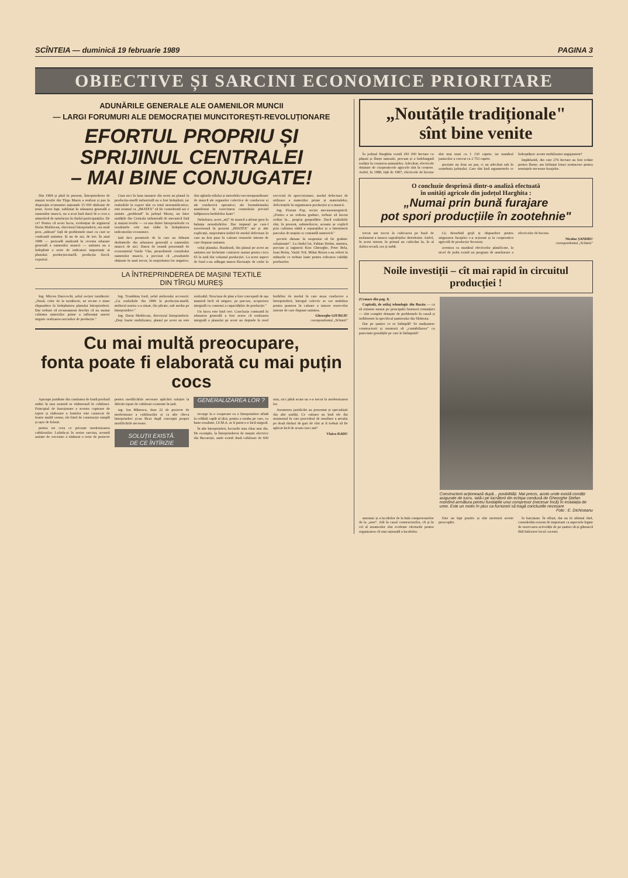SCÎNTEIA — duminică 19 februarie 1989 PAGINA 3
OBIECTIVE ȘI SARCINI ECONOMICE PRIORITARE
ADUNĂRILE GENERALE ALE OAMENILOR MUNCII
— LARGI FORUMURI ALE DEMOCRAȚIEI MUNCITOREȘTI-REVOLUȚIONARE
EFORTUL PROPRIU ȘI SPRIJINUL CENTRALEI
– MAI BINE CONJUGATE!
Din 1968 și pînă în prezent, Întreprinderea de mașini textile din Tîrgu Mureș a realizat și pus la dispoziția economiei naționale 15 000 războaie de țesut. Acest fapt, subliniat în adunarea generală a oamenilor muncii, nu a avut însă darul de a crea o atmosferă de satisfacție în rîndul participanților. De ce? Pentru că acest lucru, evidențiat de inginerul Dorin Moldovan, directorul întreprinderii, era mult prea „mărunt" față de problemele mari cu care se confruntă unitatea. Și nu de azi, de ieri. În anul 1988 — perioadă analizată în recenta adunare generală a oamenilor muncii — unitatea nu a îndeplinit o serie de indicatori importanți ai planului: producția-marfă, producția fizică, exportul.
Cum nici în luna ianuarie din acest an planul la producția-marfă industrială nu a fost îndeplinit, iar realizările la export sînt cu totul nesemnificative, este normal ca „IMATEX" să fie considerată azi o unitate „problemă" în județul Mureș, iar între unitățile din Centrala industrială de mecanică fină și mașini textile — ca una dintre întreprinderile cu rezultatele cele mai slabe în îndeplinirea indicatorilor economici.
Iată deci premisele de la care au debutat dezbaterile din adunarea generală a oamenilor muncii de aici. Darea de seamă prezentată de economistul Vasile Vlas, președintele consiliului oamenilor muncii, a precizat că „rezultatele obținute în anul trecut, în majoritatea lor negative, sînt oglinda stilului și metodelor necorespunzătoare de muncă ale organelor colective de conducere și ale conducerii operative; ale formalismului manifestat în exercitarea controlului privind înfăptuirea hotărîrilor luate".
Neîndoios, acest „stil" de muncă a atîrnat greu în balanța nerealizărilor. Dar impasul pe care-l traversează în prezent „IMATEX" are și alte explicații, majoritatea ținînd de modul defectuos în care au fost puse în valoare resursele interne de care dispune unitatea.
velul planului. Bunăoară, din planul pe acest an unitatea are încheiate contracte numai pentru circa 65 la sută din volumul producției. La acest aspect de fond s-au adăugat marea fluctuație de cadre la serviciul de aprovizionare, modul defectuos de utilizare a materiilor prime și materialelor, deficiențele în organizarea producției și a muncii.
Ing. Florian Pop, secția mecanoenergetică: „Pentru a ne redresa grabnic, trebuie să facem ordine în... propria gospodărie. Dacă realizările sînt, în prezent, submediocre, aceasta se explică prin calitatea slabă a reparațiilor și a întreținerii parcului de mașini cu comandă numerică."
pectele rămase în suspensie să fie grabnic soluționate". La rîndul lor, Fabian Ștefan, maistru, precum și inginerii Kiss Gheorghe, Peter Bela, Ioan Boloș, Vasile Trif, Mihai Risiea s-au referit la măsurile ce trebuie luate pentru ridicarea calității produselor.
LA ÎNTREPRINDEREA DE MAȘINI TEXTILE
DIN TÎRGU MUREȘ
Ing. Mircea Darovschi, șeful secției turnătorie: „Nouă, celor de la turnătorie, ne revine o mare răspundere în îndeplinirea planului întreprinderii. Dar trebuie să recunoaștem deschis că nu numai calitatea materiilor prime a influențat uneori negativ realizarea sarcinilor de producție."
Ing. Trombitaș Iosif, șeful atelierului accesorii: „Cu realizările din 1988 la producția-marfă, atelierul nostru s-a situat, din păcate, sub media pe întreprindere."
Ing. Dorin Moldovan, directorul întreprinderii: „Deși foarte mobilizator, planul pe acest an este realizabil. Structura de plan a fost concepută de așa manieră încît să asigure, pe parcurs, acoperirea integrală cu comenzi a capacităților de producție."
Un lucru este însă cert. Concluzia conturată în adunarea generală a fost aceea că realizarea integrală a planului pe acest an depinde în mod hotărîtor de modul în care noua conducere a întreprinderii, întregul colectiv se vor mobiliza pentru punerea în valoare a tuturor rezervelor interne de care dispune unitatea.
Gheorghe GIURGIU
corespondentul „Scînteii"
Cu mai multă preocupare,
fonta poate fi elaborată cu mai puțin cocs
Aproape jumătate din cantitatea de fontă produsă astăzi în țara noastră se elaborează în cubilouri. Principiul de funcționare a acestor cuptoare de topire și elaborare a fontelor este cunoscut de foarte multă vreme, ele fiind de construcție simplă și ușor de folosit.
pentru tot ceea ce privește modernizarea cubilourilor. Luîndu-și în serios sarcina, această unitate de cercetare a elaborat o serie de proiecte pentru modificările necesare aplicării soluției la diferite tipuri de cubilouri existente în țară.
ing. Ion Mănescu, doar 22 de proiecte de modernizare a cubilourilor și ca alte cîteva întreprinderi și-au făcut după concepții proprii modificările necesare.
SOLUȚII EXISTĂ.
DE CE ÎNTÎRZIE GENERALIZAREA LOR ?
recurge la o cooperare cu o întreprindere aflată la celălalt capăt al țării, pentru a treaba pe care, cu bune rezultate, I.F.M.A. ar fi putut s-o facă singură.
În alte întreprinderi, lucrurile stau chiar mai rău. De exemplu, la Întreprinderea de mașini electrice din București, unde există două cubilouri de 600 mm, nici până acum nu s-a trecut la modernizarea lor.
Asemenea justificări au prezentat și specialiștii din alte unități. Ce valoare au însă ele din momentul în care procedeul de insuflare a aerului pe două rînduri de guri de vînt ar fi trebuit să fie aplicat încă de acum cinci ani?
Vlaicu RADU
„Noutățile tradiționale"
sînt bine venite
În județul Harghita există 293 000 hectare cu pășuni și fînețe naturale, precum și o îndelungată tradiție în creșterea animalelor. Adevărat, efectivele deținute de cooperativele agricole sînt în creștere. Astfel, în 1988, față de 1987, efectivele de bovine sînt mai mari cu 1 130 capete, iar numărul junincilor a crescut cu 2 753 capete.
prezinte nu doar un pas, ci un adevărat salt în zootehnia județului. Care sînt însă argumentele ce îndreptățesc aceste mobilizator angajament?
împădurită, din care 276 hectare au fost redate pentru fînețe; am înființat loturi semincere pentru semințele necesare furajelor.
O concluzie desprinsă dintr-o analiză efectuată
în unități agricole din județul Harghita :
„Numai prin bună furajare
pot spori producțiile în zootehnie"
trecut am trecut la cultivarea pe bază de asolament a tuturor suprafețelor destelenite. Astfel, în acest sistem, în primul an cultivăm în, în al doilea secară, orz și iarbă.
Cu deosebită grijă și răspundere pentru asigurarea furajelor s-a acționat și la cooperativa agricolă de producție Secuieni.
acestora cu numărul efectivelor planificate, la nivel de județ există un program de ameliorare a efectivelor de bovine.
Nicolae ȘANDRU
corespondentul „Scînteii"
Noile investiții – cît mai rapid în circuitul producției !
(Urmare din pag. I)
Capitală, de utilaj tehnologic din Buzău — ca să reținem numai pe principalii furnizori restanțieri — sînt complet detașate de problemele în cauză și indiferente la specificul șantierului din Slobozia.
Dar pe șantier ce se întîmplă? Se mulțumesc constructorii și montorii să „contabilizeze" cu pasivitate greutățile pe care le întîmpină?
Constructorii acționează după... posibilități. Mai precis, acolo unde există condiții asigurate de lucru. Iată-i pe lucrătorii din echipa condusă de Gheorghe Ștefan montînd armătura pentru fundațiile unui compresor (necesar încă) în instalația de uree. Este un motiv în plus ca furnizorii să tragă concluziile necesare
Foto : E. Dichiseanu
amoniac și a lucrărilor de la hala compresoarelor de la „uree". Atît în cazul constructorilor, cît și în cel al montorilor sînt evidente eforturile pentru organizarea cît mai rațională a lucrărilor.
Este un fapt pozitiv și sînt meritorii aceste preocupări.
în funcțiune. În sfîrșit, dar nu în ultimul rînd, considerăm extrem de important ca aspectele legate de rezervarea activității de pe șantier să-și găsească fără întîrziere locul cuvenit.